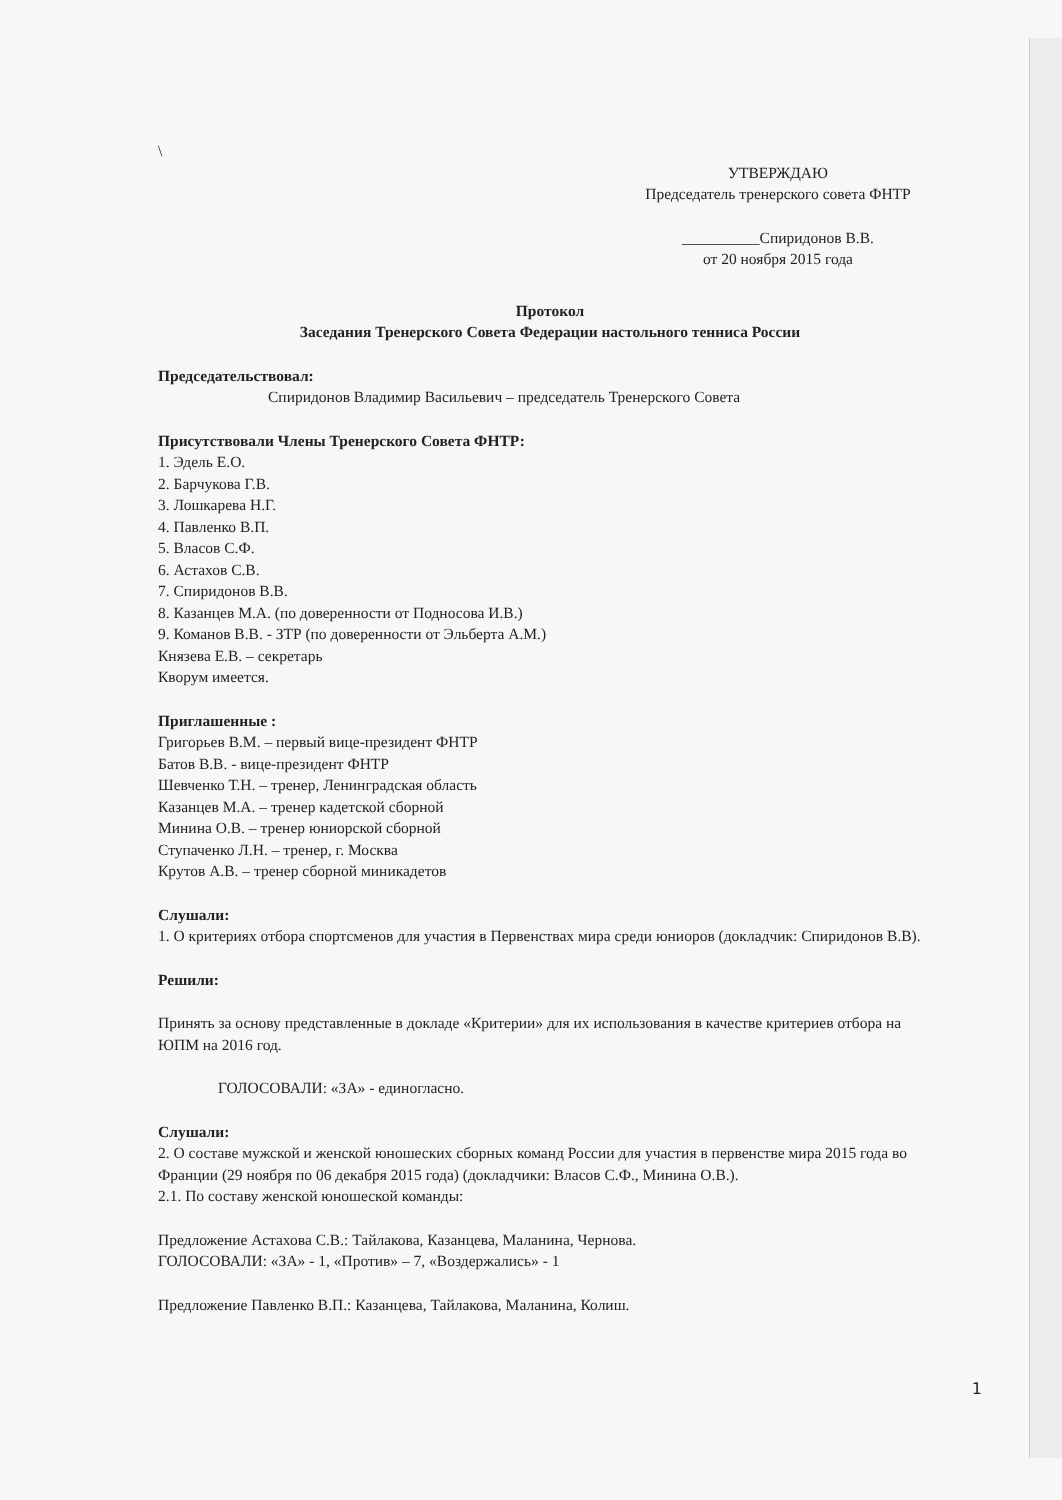\
УТВЕРЖДАЮ
Председатель тренерского совета ФНТР
__________Спиридонов В.В.
от 20 ноября 2015 года
Протокол
Заседания Тренерского Совета Федерации настольного тенниса России
Председательствовал:
Спиридонов Владимир Васильевич – председатель Тренерского Совета
Присутствовали Члены Тренерского Совета ФНТР:
1. Эдель Е.О.
2. Барчукова Г.В.
3. Лошкарева Н.Г.
4. Павленко В.П.
5. Власов С.Ф.
6. Астахов С.В.
7. Спиридонов В.В.
8. Казанцев М.А. (по доверенности от Подносова И.В.)
9. Команов В.В. - ЗТР (по доверенности от Эльберта А.М.)
Князева Е.В. – секретарь
Кворум имеется.
Приглашенные :
Григорьев В.М. – первый вице-президент ФНТР
Батов В.В. - вице-президент ФНТР
Шевченко Т.Н. – тренер, Ленинградская область
Казанцев М.А. – тренер кадетской сборной
Минина О.В. – тренер юниорской сборной
Ступаченко Л.Н. – тренер, г. Москва
Крутов А.В. – тренер сборной миникадетов
Слушали:
1. О критериях отбора спортсменов для участия в Первенствах мира среди юниоров (докладчик: Спиридонов В.В).
Решили:
Принять за основу представленные в докладе «Критерии» для их использования в качестве критериев отбора на ЮПМ на 2016 год.
ГОЛОСОВАЛИ: «ЗА» - единогласно.
Слушали:
2. О составе мужской и женской юношеских сборных команд России для участия в первенстве мира 2015 года во Франции (29 ноября по 06 декабря 2015 года) (докладчики: Власов С.Ф., Минина О.В.).
2.1. По составу женской юношеской команды:
Предложение Астахова С.В.: Тайлакова, Казанцева, Маланина, Чернова.
ГОЛОСОВАЛИ: «ЗА» - 1, «Против» – 7, «Воздержались» - 1
Предложение Павленко В.П.: Казанцева, Тайлакова, Маланина, Колиш.
1